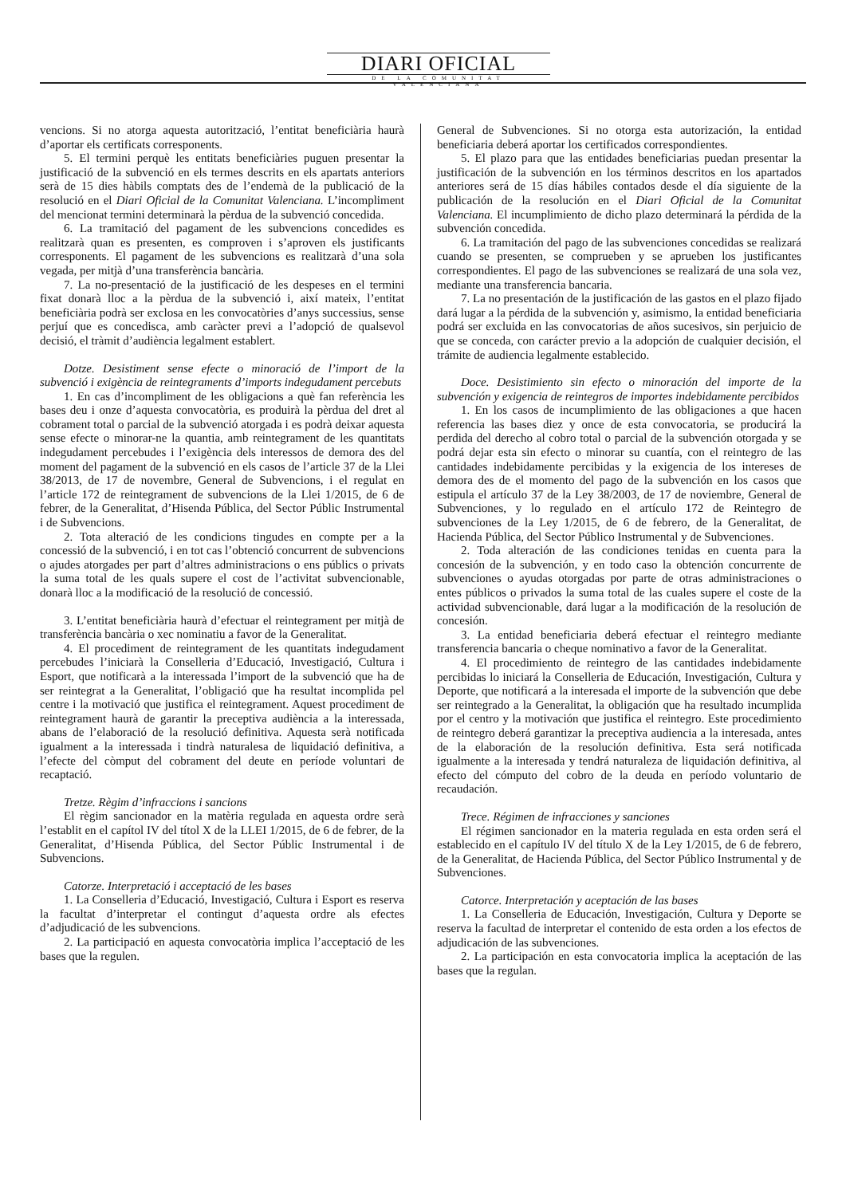DIARI OFICIAL
DE LA COMUNITAT VALENCIANA
vencions. Si no atorga aquesta autorització, l’entitat beneficiària haurà d’aportar els certificats corresponents.
5. El termini perquè les entitats beneficiàries puguen presentar la justificació de la subvenció en els termes descrits en els apartats anteriors serà de 15 dies hàbils comptats des de l’endemà de la publicació de la resolució en el Diari Oficial de la Comunitat Valenciana. L’incompliment del mencionat termini determinarà la pèrdua de la subvenció concedida.
6. La tramitació del pagament de les subvencions concedides es realitzarà quan es presenten, es comproven i s’aproven els justificants corresponents. El pagament de les subvencions es realitzarà d’una sola vegada, per mitjà d’una transferència bancària.
7. La no-presentació de la justificació de les despeses en el termini fixat donarà lloc a la pèrdua de la subvenció i, així mateix, l’entitat beneficiària podrà ser exclosa en les convocatòries d’anys successius, sense perjuí que es concedisca, amb caràcter previ a l’adopció de qualsevol decisió, el tràmit d’audiència legalment establert.
Dotze. Desistiment sense efecte o minoració de l’import de la subvenció i exigència de reintegraments d’imports indegudament percebuts
1. En cas d’incompliment de les obligacions a què fan referència les bases deu i onze d’aquesta convocatòria, es produirà la pèrdua del dret al cobrament total o parcial de la subvenció atorgada i es podrà deixar aquesta sense efecte o minorar-ne la quantia, amb reintegrament de les quantitats indegudament percebudes i l’exigència dels interessos de demora des del moment del pagament de la subvenció en els casos de l’article 37 de la Llei 38/2013, de 17 de novembre, General de Subvencions, i el regulat en l’article 172 de reintegrament de subvencions de la Llei 1/2015, de 6 de febrer, de la Generalitat, d’Hisenda Pública, del Sector Públic Instrumental i de Subvencions.
2. Tota alteració de les condicions tingudes en compte per a la concessió de la subvenció, i en tot cas l’obtenció concurrent de subvencions o ajudes atorgades per part d’altres administracions o ens públics o privats la suma total de les quals supere el cost de l’activitat subvencionable, donarà lloc a la modificació de la resolució de concessió.
3. L’entitat beneficiària haurà d’efectuar el reintegrament per mitjà de transferència bancària o xec nominatiu a favor de la Generalitat.
4. El procediment de reintegrament de les quantitats indegudament percebudes l’iniciarà la Conselleria d’Educació, Investigació, Cultura i Esport, que notificarà a la interessada l’import de la subvenció que ha de ser reintegrat a la Generalitat, l’obligació que ha resultat incomplida pel centre i la motivació que justifica el reintegrament. Aquest procediment de reintegrament haurà de garantir la preceptiva audiència a la interessada, abans de l’elaboració de la resolució definitiva. Aquesta serà notificada igualment a la interessada i tindrà naturalesa de liquidació definitiva, a l’efecte del còmput del cobrament del deute en període voluntari de recaptació.
Tretze. Règim d’infraccions i sancions
El règim sancionador en la matèria regulada en aquesta ordre serà l’establit en el capítol IV del títol X de la LLEI 1/2015, de 6 de febrer, de la Generalitat, d’Hisenda Pública, del Sector Públic Instrumental i de Subvencions.
Catorze. Interpretació i acceptació de les bases
1. La Conselleria d’Educació, Investigació, Cultura i Esport es reserva la facultat d’interpretar el contingut d’aquesta ordre als efectes d’adjudicació de les subvencions.
2. La participació en aquesta convocatòria implica l’acceptació de les bases que la regulen.
General de Subvenciones. Si no otorga esta autorización, la entidad beneficiaria deberá aportar los certificados correspondientes.
5. El plazo para que las entidades beneficiarias puedan presentar la justificación de la subvención en los términos descritos en los apartados anteriores será de 15 días hábiles contados desde el día siguiente de la publicación de la resolución en el Diari Oficial de la Comunitat Valenciana. El incumplimiento de dicho plazo determinará la pérdida de la subvención concedida.
6. La tramitación del pago de las subvenciones concedidas se realizará cuando se presenten, se comprueben y se aprueben los justificantes correspondientes. El pago de las subvenciones se realizará de una sola vez, mediante una transferencia bancaria.
7. La no presentación de la justificación de las gastos en el plazo fijado dará lugar a la pérdida de la subvención y, asimismo, la entidad beneficiaria podrá ser excluida en las convocatorias de años sucesivos, sin perjuicio de que se conceda, con carácter previo a la adopción de cualquier decisión, el trámite de audiencia legalmente establecido.
Doce. Desistimiento sin efecto o minoración del importe de la subvención y exigencia de reintegros de importes indebidamente percibidos
1. En los casos de incumplimiento de las obligaciones a que hacen referencia las bases diez y once de esta convocatoria, se producirá la perdida del derecho al cobro total o parcial de la subvención otorgada y se podrá dejar esta sin efecto o minorar su cuantía, con el reintegro de las cantidades indebidamente percibidas y la exigencia de los intereses de demora des de el momento del pago de la subvención en los casos que estipula el artículo 37 de la Ley 38/2003, de 17 de noviembre, General de Subvenciones, y lo regulado en el artículo 172 de Reintegro de subvenciones de la Ley 1/2015, de 6 de febrero, de la Generalitat, de Hacienda Pública, del Sector Público Instrumental y de Subvenciones.
2. Toda alteración de las condiciones tenidas en cuenta para la concesión de la subvención, y en todo caso la obtención concurrente de subvenciones o ayudas otorgadas por parte de otras administraciones o entes públicos o privados la suma total de las cuales supere el coste de la actividad subvencionable, dará lugar a la modificación de la resolución de concesión.
3. La entidad beneficiaria deberá efectuar el reintegro mediante transferencia bancaria o cheque nominativo a favor de la Generalitat.
4. El procedimiento de reintegro de las cantidades indebidamente percibidas lo iniciará la Conselleria de Educación, Investigación, Cultura y Deporte, que notificará a la interesada el importe de la subvención que debe ser reintegrado a la Generalitat, la obligación que ha resultado incumplida por el centro y la motivación que justifica el reintegro. Este procedimiento de reintegro deberá garantizar la preceptiva audiencia a la interesada, antes de la elaboración de la resolución definitiva. Esta será notificada igualmente a la interesada y tendrá naturaleza de liquidación definitiva, al efecto del cómputo del cobro de la deuda en período voluntario de recaudación.
Trece. Régimen de infracciones y sanciones
El régimen sancionador en la materia regulada en esta orden será el establecido en el capítulo IV del título X de la Ley 1/2015, de 6 de febrero, de la Generalitat, de Hacienda Pública, del Sector Público Instrumental y de Subvenciones.
Catorce. Interpretación y aceptación de las bases
1. La Conselleria de Educación, Investigación, Cultura y Deporte se reserva la facultad de interpretar el contenido de esta orden a los efectos de adjudicación de las subvenciones.
2. La participación en esta convocatoria implica la aceptación de las bases que la regulan.